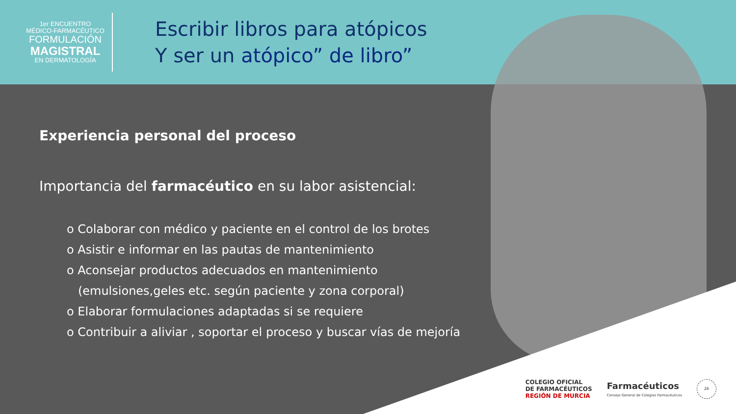1er ENCUENTRO
MÉDICO-FARMACÉUTICO
FORMULACIÓN
MAGISTRAL
EN DERMATOLOGÍA
Escribir libros para atópicos
Y ser un atópico” de libro”
Experiencia personal del proceso
Importancia del farmacéutico en su labor asistencial:
o Colaborar con médico y paciente en el control de los brotes
o Asistir e informar en las pautas de mantenimiento
o Aconsejar productos adecuados en mantenimiento
(emulsiones,geles etc. según paciente y zona corporal)
o Elaborar formulaciones adaptadas si se requiere
o Contribuir a aliviar , soportar el proceso y buscar vías de mejoría
COLEGIO OFICIAL
DE FARMACÉUTICOS
REGIÓN DE MURCIA
Farmacéuticos
Consejo General de Colegios Farmacéuticos
26